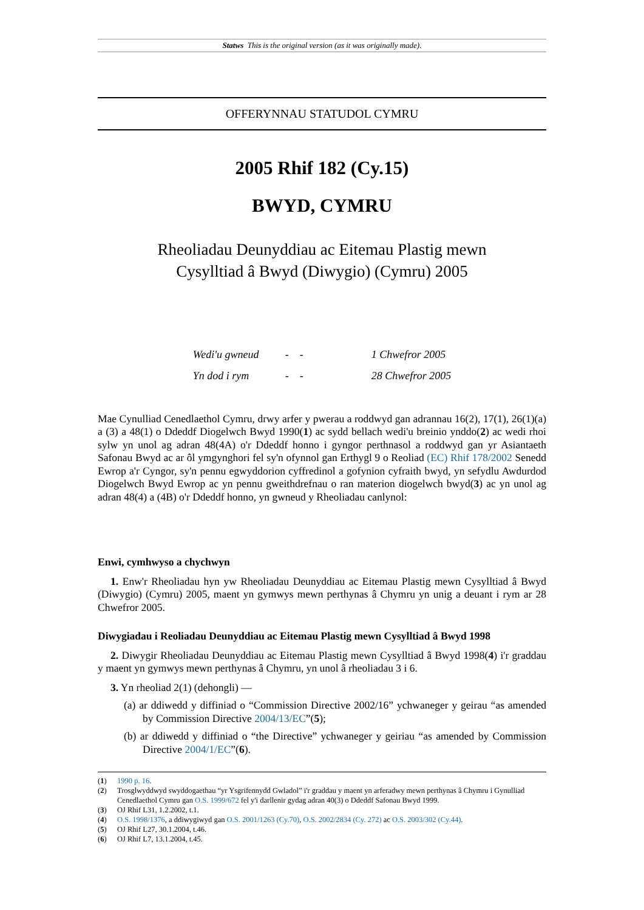Statws This is the original version (as it was originally made).
OFFERYNNAU STATUDOL CYMRU
2005 Rhif 182 (Cy.15)
BWYD, CYMRU
Rheoliadau Deunyddiau ac Eitemau Plastig mewn
Cysylltiad â Bwyd (Diwygio) (Cymru) 2005
| Wedi'u gwneud | - - | 1 Chwefror 2005 |
| Yn dod i rym | - - | 28 Chwefror 2005 |
Mae Cynulliad Cenedlaethol Cymru, drwy arfer y pwerau a roddwyd gan adrannau 16(2), 17(1), 26(1)(a) a (3) a 48(1) o Ddeddf Diogelwch Bwyd 1990(1) ac sydd bellach wedi'u breinio ynddo(2) ac wedi rhoi sylw yn unol ag adran 48(4A) o'r Ddeddf honno i gyngor perthnasol a roddwyd gan yr Asiantaeth Safonau Bwyd ac ar ôl ymgynghori fel sy'n ofynnol gan Erthygl 9 o Reoliad (EC) Rhif 178/2002 Senedd Ewrop a'r Cyngor, sy'n pennu egwyddorion cyffredinol a gofynion cyfraith bwyd, yn sefydlu Awdurdod Diogelwch Bwyd Ewrop ac yn pennu gweithdrefnau o ran materion diogelwch bwyd(3) ac yn unol ag adran 48(4) a (4B) o'r Ddeddf honno, yn gwneud y Rheoliadau canlynol:
Enwi, cymhwyso a chychwyn
1. Enw'r Rheoliadau hyn yw Rheoliadau Deunyddiau ac Eitemau Plastig mewn Cysylltiad â Bwyd (Diwygio) (Cymru) 2005, maent yn gymwys mewn perthynas â Chymru yn unig a deuant i rym ar 28 Chwefror 2005.
Diwygiadau i Reoliadau Deunyddiau ac Eitemau Plastig mewn Cysylltiad â Bwyd 1998
2. Diwygir Rheoliadau Deunyddiau ac Eitemau Plastig mewn Cysylltiad â Bwyd 1998(4) i'r graddau y maent yn gymwys mewn perthynas â Chymru, yn unol â rheoliadau 3 i 6.
3. Yn rheoliad 2(1) (dehongli) —
(a) ar ddiwedd y diffiniad o “Commission Directive 2002/16” ychwaneger y geirau “as amended by Commission Directive 2004/13/EC”(5);
(b) ar ddiwedd y diffiniad o “the Directive” ychwaneger y geiriau “as amended by Commission Directive 2004/1/EC”(6).
(1) 1990 p. 16.
(2) Trosglwyddwyd swyddogaethau “yr Ysgrifennydd Gwladol” i'r graddau y maent yn arferadwy mewn perthynas â Chymru i Gynulliad Cenedlaethol Cymru gan O.S. 1999/672 fel y'i darllenir gydag adran 40(3) o Ddeddf Safonau Bwyd 1999.
(3) OJ Rhif L31, 1.2.2002, t.1.
(4) O.S. 1998/1376, a ddiwygiwyd gan O.S. 2001/1263 (Cy.70), O.S. 2002/2834 (Cy. 272) ac O.S. 2003/302 (Cy.44).
(5) OJ Rhif L27, 30.1.2004, t.46.
(6) OJ Rhif L7, 13.1.2004, t.45.